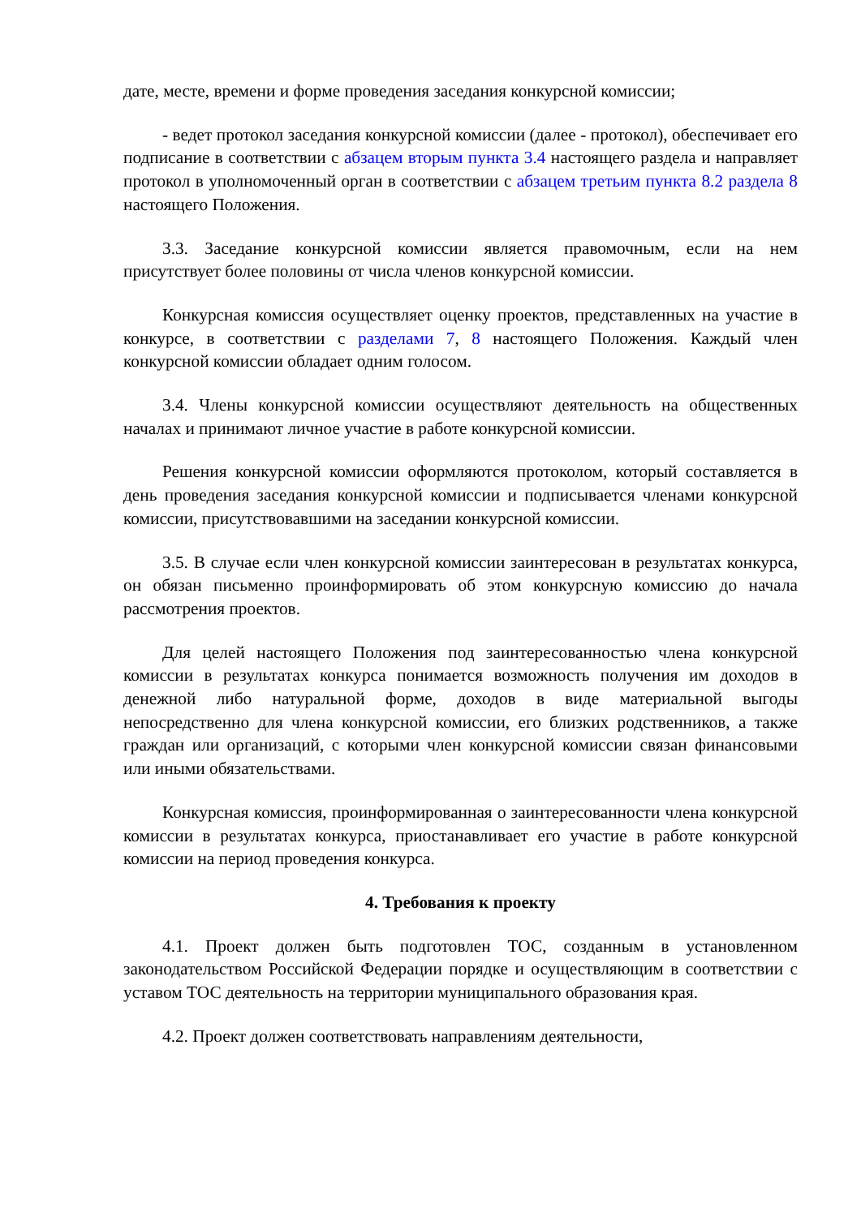дате, месте, времени и форме проведения заседания конкурсной комиссии;
- ведет протокол заседания конкурсной комиссии (далее - протокол), обеспечивает его подписание в соответствии с абзацем вторым пункта 3.4 настоящего раздела и направляет протокол в уполномоченный орган в соответствии с абзацем третьим пункта 8.2 раздела 8 настоящего Положения.
3.3. Заседание конкурсной комиссии является правомочным, если на нем присутствует более половины от числа членов конкурсной комиссии.
Конкурсная комиссия осуществляет оценку проектов, представленных на участие в конкурсе, в соответствии с разделами 7, 8 настоящего Положения. Каждый член конкурсной комиссии обладает одним голосом.
3.4. Члены конкурсной комиссии осуществляют деятельность на общественных началах и принимают личное участие в работе конкурсной комиссии.
Решения конкурсной комиссии оформляются протоколом, который составляется в день проведения заседания конкурсной комиссии и подписывается членами конкурсной комиссии, присутствовавшими на заседании конкурсной комиссии.
3.5. В случае если член конкурсной комиссии заинтересован в результатах конкурса, он обязан письменно проинформировать об этом конкурсную комиссию до начала рассмотрения проектов.
Для целей настоящего Положения под заинтересованностью члена конкурсной комиссии в результатах конкурса понимается возможность получения им доходов в денежной либо натуральной форме, доходов в виде материальной выгоды непосредственно для члена конкурсной комиссии, его близких родственников, а также граждан или организаций, с которыми член конкурсной комиссии связан финансовыми или иными обязательствами.
Конкурсная комиссия, проинформированная о заинтересованности члена конкурсной комиссии в результатах конкурса, приостанавливает его участие в работе конкурсной комиссии на период проведения конкурса.
4. Требования к проекту
4.1. Проект должен быть подготовлен ТОС, созданным в установленном законодательством Российской Федерации порядке и осуществляющим в соответствии с уставом ТОС деятельность на территории муниципального образования края.
4.2. Проект должен соответствовать направлениям деятельности,